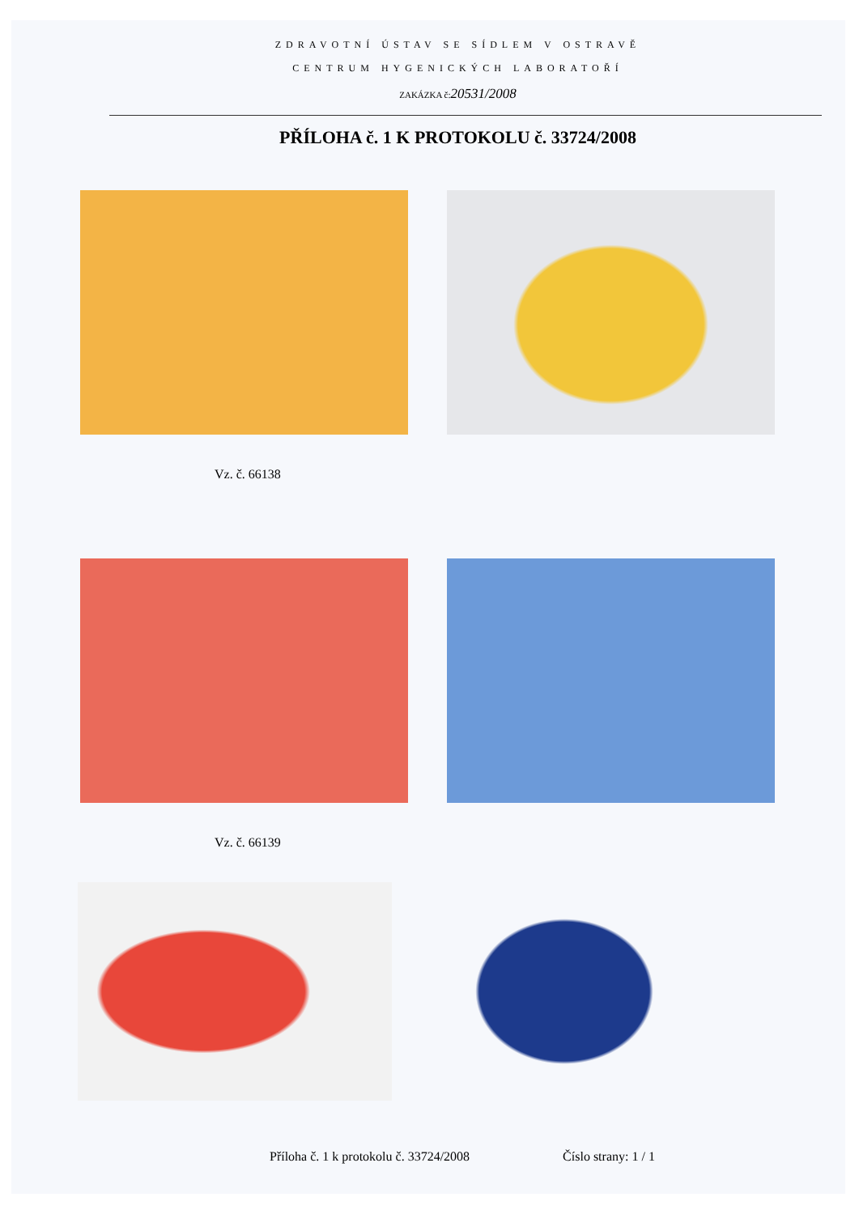ZDRAVOTNÍ ÚSTAV SE SÍDLEM V OSTRAVĚ
CENTRUM HYGENICKÝCH LABORATOŘÍ
ZAKÁZKA č:20531/2008
PŘÍLOHA č. 1 K PROTOKOLU č. 33724/2008
Vz. č. 66138
Vz. č. 66139
Příloha č. 1 k protokolu č. 33724/2008 Číslo strany: 1 / 1